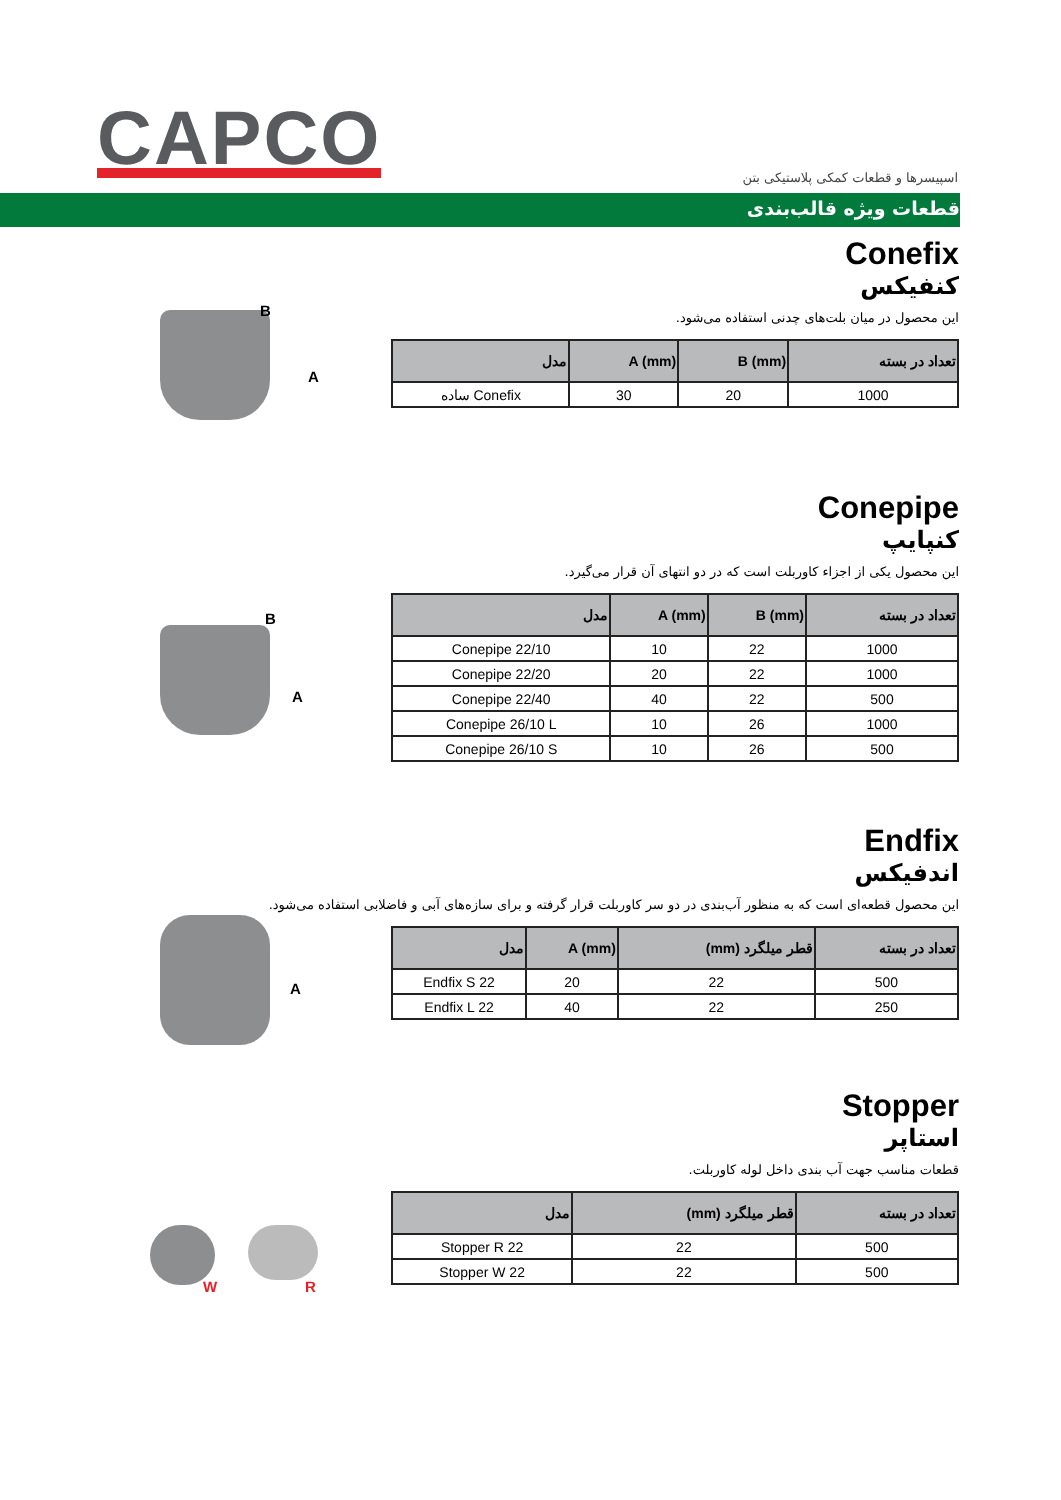CAPCO
اسپیسرها و قطعات کمکی پلاستیکی بتن
قطعات ویژه قالب‌بندی
B
A
Conefix
کنفیکس
این محصول در میان بلت‌های چدنی استفاده می‌شود.
| تعداد در بسته | B (mm) | A (mm) | مدل |
| --- | --- | --- | --- |
| 1000 | 20 | 30 | Conefix ساده |
B
A
Conepipe
کنپایپ
این محصول یکی از اجزاء کاوربلت است که در دو انتهای آن قرار می‌گیرد.
| تعداد در بسته | B (mm) | A (mm) | مدل |
| --- | --- | --- | --- |
| 1000 | 22 | 10 | Conepipe 22/10 |
| 1000 | 22 | 20 | Conepipe 22/20 |
| 500 | 22 | 40 | Conepipe 22/40 |
| 1000 | 26 | 10 | Conepipe 26/10 L |
| 500 | 26 | 10 | Conepipe 26/10 S |
A
Endfix
اندفیکس
این محصول قطعه‌ای است که به منظور آب‌بندی در دو سر کاوربلت قرار گرفته و برای سازه‌های آبی و فاضلابی استفاده می‌شود.
| تعداد در بسته | قطر میلگرد (mm) | A (mm) | مدل |
| --- | --- | --- | --- |
| 500 | 22 | 20 | Endfix S 22 |
| 250 | 22 | 40 | Endfix L 22 |
W R
Stopper
استاپر
قطعات مناسب جهت آب بندی داخل لوله کاوربلت.
| تعداد در بسته | قطر میلگرد (mm) | مدل |
| --- | --- | --- |
| 500 | 22 | Stopper R 22 |
| 500 | 22 | Stopper W 22 |